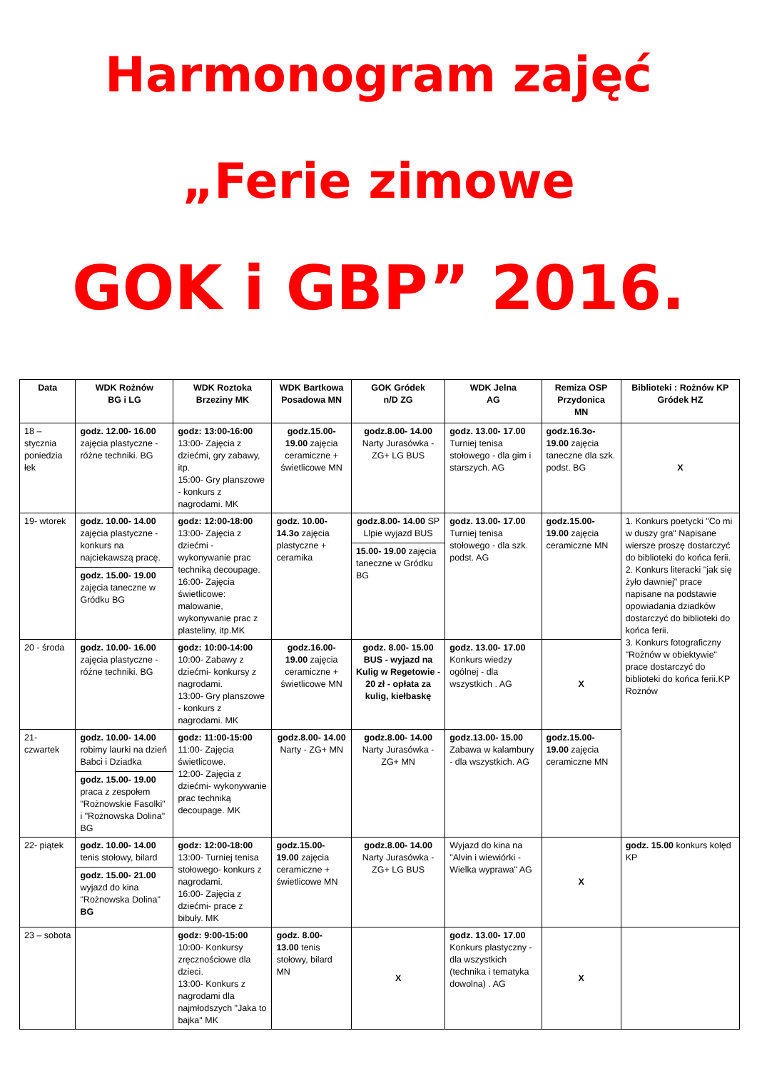Harmonogram zajęć
„Ferie zimowe
GOK i GBP” 2016.
| Data | WDK Rożnów BG i LG | WDK Roztoka Brzeziny MK | WDK Bartkowa Posadowa MN | GOK Gródek n/D ZG | WDK Jelna AG | Remiza OSP Przydonica MN | Biblioteki : Rożnów KP Gródek HZ |
| --- | --- | --- | --- | --- | --- | --- | --- |
| 18 – stycznia poniedzia łek | godz. 12.00- 16.00 zajęcia plastyczne - różne techniki. BG | godz: 13:00-16:00 13:00- Zajęcia z dziećmi, gry zabawy, itp. 15:00- Gry planszowe - konkurs z nagrodami. MK | godz.15.00- 19.00 zajęcia ceramiczne + świetlicowe MN | godz.8.00- 14.00 Narty Jurasówka - ZG+ LG BUS | godz. 13.00- 17.00 Turniej tenisa stołowego - dla gim i starszych. AG | godz.16.3o- 19.00 zajęcia taneczne dla szk. podst. BG | X |
| 19- wtorek | godz. 10.00- 14.00 zajęcia plastyczne - konkurs na najciekawszą pracę. godz. 15.00- 19.00 zajęcia taneczne w Gródku BG | godz: 12:00-18:00 13:00- Zajęcia z dziećmi - wykonywanie prac techniką decoupage. 16:00- Zajęcia świetlicowe: malowanie, wykonywanie prac z plasteliny, itp.MK | godz. 10.00- 14.3o zajęcia plastyczne + ceramika | godz.8.00- 14.00 SP Llpie wyjazd BUS 15.00- 19.00 zajęcia taneczne w Gródku BG | godz. 13.00- 17.00 Turniej tenisa stołowego - dla szk. podst. AG | godz.15.00- 19.00 zajęcia ceramiczne MN | 1. Konkurs poetycki "Co mi w duszy gra" Napisane wiersze proszę dostarczyć do biblioteki do końca ferii. 2. Konkurs literacki "jak się żyło dawniej" prace napisane na podstawie opowiadania dziadków dostarczyć do biblioteki do końca ferii. 3. Konkurs fotograficzny "Rożnów w obiektywie" prace dostarczyć do biblioteki do końca ferii.KP Rożnów |
| 20 - środa | godz. 10.00- 16.00 zajęcia plastyczne - różne techniki. BG | godz: 10:00-14:00 10:00- Zabawy z dziećmi- konkursy z nagrodami. 13:00- Gry planszowe - konkurs z nagrodami. MK | godz.16.00- 19.00 zajęcia ceramiczne + świetlicowe MN | godz. 8.00- 15.00 BUS - wyjazd na Kulig w Regetowie - 20 zł - opłata za kulig, kiełbaskę | godz. 13.00- 17.00 Konkurs wiedzy ogólnej - dla wszystkich . AG | X | |
| 21- czwartek | godz. 10.00- 14.00 robimy laurki na dzień Babci i Dziadka godz. 15.00- 19.00 praca z zespołem "Rożnowskie Fasolki" i "Rożnowska Dolina" BG | godz: 11:00-15:00 11:00- Zajęcia świetlicowe. 12:00- Zajęcia z dziećmi- wykonywanie prac techniką decoupage. MK | godz.8.00- 14.00 Narty - ZG+ MN | godz.8.00- 14.00 Narty Jurasówka - ZG+ MN | godz.13.00- 15.00 Zabawa w kalambury - dla wszystkich. AG | godz.15.00- 19.00 zajęcia ceramiczne MN | |
| 22- piątek | godz. 10.00- 14.00 tenis stołowy, bilard godz. 15.00- 21.00 wyjazd do kina "Rożnowska Dolina" BG | godz: 12:00-18:00 13:00- Turniej tenisa stołowego- konkurs z nagrodami. 16:00- Zajęcia z dziećmi- prace z bibuły. MK | godz.15.00- 19.00 zajęcia ceramiczne + świetlicowe MN | godz.8.00- 14.00 Narty Jurasówka - ZG+ LG BUS | Wyjazd do kina na "Alvin i wiewiórki - Wielka wyprawa" AG | X | godz. 15.00 konkurs kolęd KP |
| 23 – sobota | | godz: 9:00-15:00 10:00- Konkursy zręcznościowe dla dzieci. 13:00- Konkurs z nagrodami dla najmłodszych "Jaka to bajka" MK | godz. 8.00- 13.00 tenis stołowy, bilard MN | X | godz. 13.00- 17.00 Konkurs plastyczny - dla wszystkich (technika i tematyka dowolna) . AG | X | |